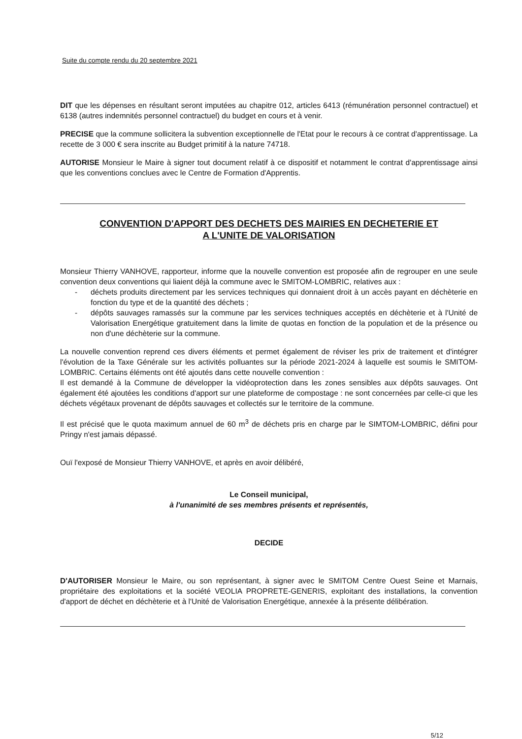Suite du compte rendu du 20 septembre 2021
DIT que les dépenses en résultant seront imputées au chapitre 012, articles 6413 (rémunération personnel contractuel) et 6138 (autres indemnités personnel contractuel) du budget en cours et à venir.
PRECISE que la commune sollicitera la subvention exceptionnelle de l'Etat pour le recours à ce contrat d'apprentissage. La recette de 3 000 € sera inscrite au Budget primitif à la nature 74718.
AUTORISE Monsieur le Maire à signer tout document relatif à ce dispositif et notamment le contrat d'apprentissage ainsi que les conventions conclues avec le Centre de Formation d'Apprentis.
CONVENTION D'APPORT DES DECHETS DES MAIRIES EN DECHETERIE ET
A L'UNITE DE VALORISATION
Monsieur Thierry VANHOVE, rapporteur, informe que la nouvelle convention est proposée afin de regrouper en une seule convention deux conventions qui liaient déjà la commune avec le SMITOM-LOMBRIC, relatives aux :
- déchets produits directement par les services techniques qui donnaient droit à un accès payant en déchèterie en fonction du type et de la quantité des déchets ;
- dépôts sauvages ramassés sur la commune par les services techniques acceptés en déchèterie et à l'Unité de Valorisation Energétique gratuitement dans la limite de quotas en fonction de la population et de la présence ou non d'une déchèterie sur la commune.
La nouvelle convention reprend ces divers éléments et permet également de réviser les prix de traitement et d'intégrer l'évolution de la Taxe Générale sur les activités polluantes sur la période 2021-2024 à laquelle est soumis le SMITOM-LOMBRIC. Certains éléments ont été ajoutés dans cette nouvelle convention :
Il est demandé à la Commune de développer la vidéoprotection dans les zones sensibles aux dépôts sauvages. Ont également été ajoutées les conditions d'apport sur une plateforme de compostage : ne sont concernées par celle-ci que les déchets végétaux provenant de dépôts sauvages et collectés sur le territoire de la commune.
Il est précisé que le quota maximum annuel de 60 m<sup>3</sup> de déchets pris en charge par le SIMTOM-LOMBRIC, défini pour Pringy n'est jamais dépassé.
Ouï l'exposé de Monsieur Thierry VANHOVE, et après en avoir délibéré,
Le Conseil municipal,
à l'unanimité de ses membres présents et représentés,
DECIDE
D'AUTORISER Monsieur le Maire, ou son représentant, à signer avec le SMITOM Centre Ouest Seine et Marnais, propriétaire des exploitations et la société VEOLIA PROPRETE-GENERIS, exploitant des installations, la convention d'apport de déchet en déchèterie et à l'Unité de Valorisation Energétique, annexée à la présente délibération.
5/12